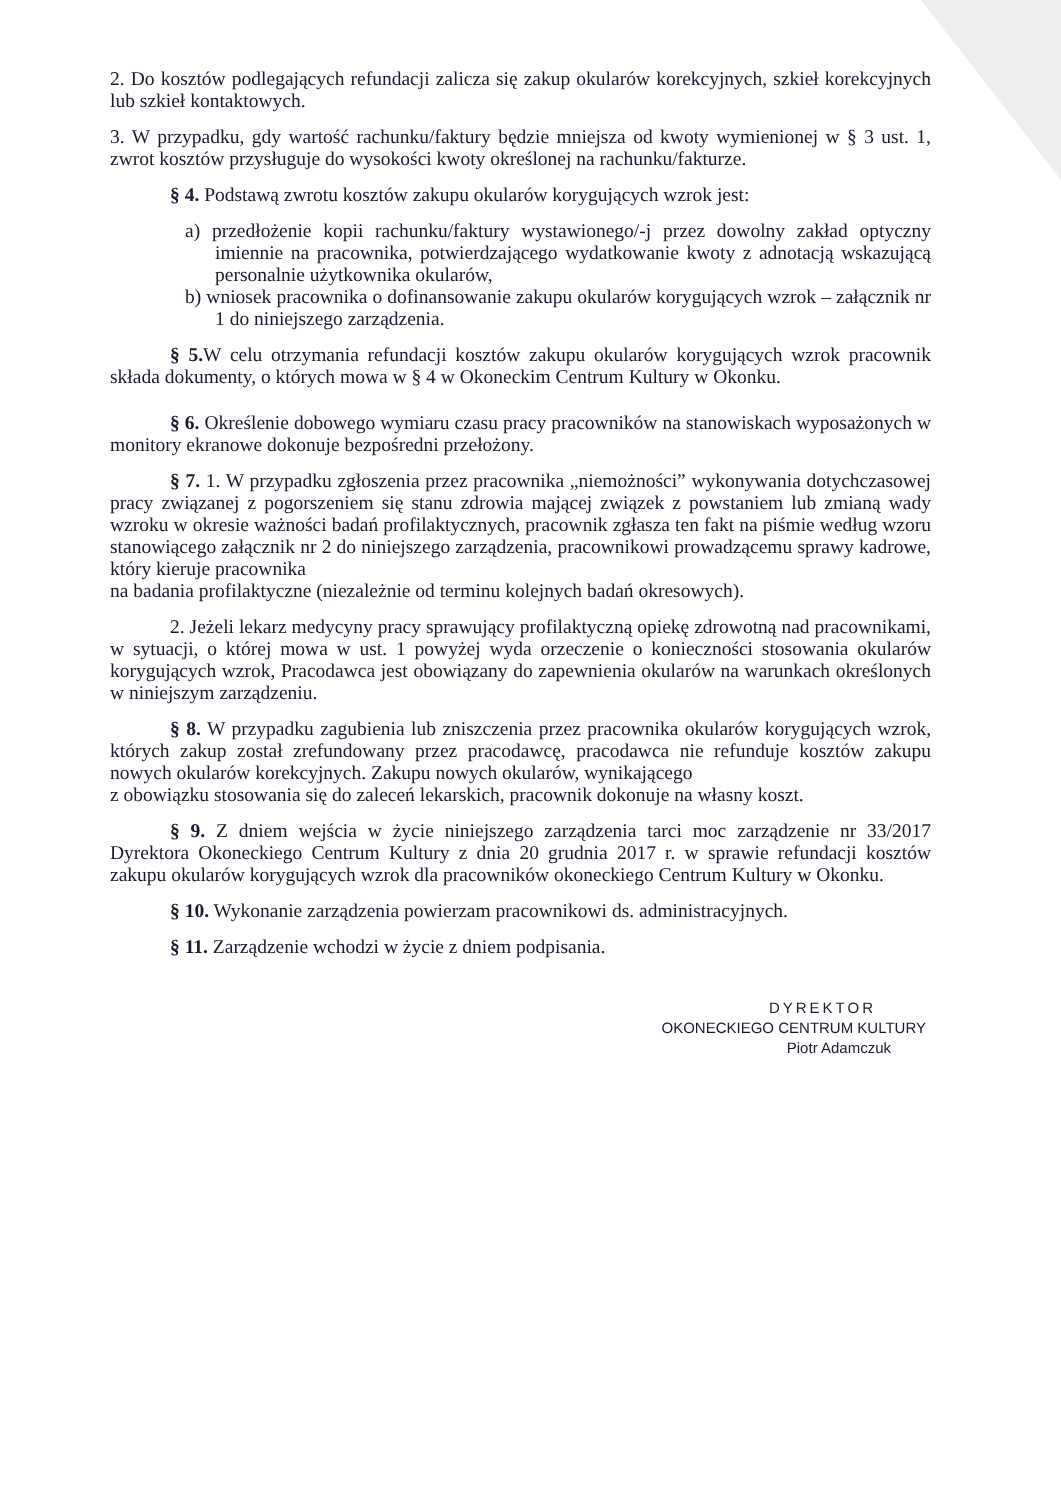2. Do kosztów podlegających refundacji zalicza się zakup okularów korekcyjnych, szkieł korekcyjnych lub szkieł kontaktowych.
3. W przypadku, gdy wartość rachunku/faktury będzie mniejsza od kwoty wymienionej w § 3 ust. 1, zwrot kosztów przysługuje do wysokości kwoty określonej na rachunku/fakturze.
§ 4. Podstawą zwrotu kosztów zakupu okularów korygujących wzrok jest:
a) przedłożenie kopii rachunku/faktury wystawionego/-j przez dowolny zakład optyczny imiennie na pracownika, potwierdzającego wydatkowanie kwoty z adnotacją wskazującą personalnie użytkownika okularów,
b) wniosek pracownika o dofinansowanie zakupu okularów korygujących wzrok – załącznik nr 1 do niniejszego zarządzenia.
§ 5. W celu otrzymania refundacji kosztów zakupu okularów korygujących wzrok pracownik składa dokumenty, o których mowa w § 4 w Okoneckim Centrum Kultury w Okonku.
§ 6. Określenie dobowego wymiaru czasu pracy pracowników na stanowiskach wyposażonych w monitory ekranowe dokonuje bezpośredni przełożony.
§ 7. 1. W przypadku zgłoszenia przez pracownika „niemożności” wykonywania dotychczasowej pracy związanej z pogorszeniem się stanu zdrowia mającej związek z powstaniem lub zmianą wady wzroku w okresie ważności badań profilaktycznych, pracownik zgłasza ten fakt na piśmie według wzoru stanowiącego załącznik nr 2 do niniejszego zarządzenia, pracownikowi prowadzącemu sprawy kadrowe, który kieruje pracownika
na badania profilaktyczne (niezależnie od terminu kolejnych badań okresowych).
2. Jeżeli lekarz medycyny pracy sprawujący profilaktyczną opiekę zdrowotną nad pracownikami, w sytuacji, o której mowa w ust. 1 powyżej wyda orzeczenie o konieczności stosowania okularów korygujących wzrok, Pracodawca jest obowiązany do zapewnienia okularów na warunkach określonych w niniejszym zarządzeniu.
§ 8. W przypadku zagubienia lub zniszczenia przez pracownika okularów korygujących wzrok, których zakup został zrefundowany przez pracodawcę, pracodawca nie refunduje kosztów zakupu nowych okularów korekcyjnych. Zakupu nowych okularów, wynikającego
z obowiązku stosowania się do zaleceń lekarskich, pracownik dokonuje na własny koszt.
§ 9. Z dniem wejścia w życie niniejszego zarządzenia tarci moc zarządzenie nr 33/2017 Dyrektora Okoneckiego Centrum Kultury z dnia 20 grudnia 2017 r. w sprawie refundacji kosztów zakupu okularów korygujących wzrok dla pracowników okoneckiego Centrum Kultury w Okonku.
§ 10. Wykonanie zarządzenia powierzam pracownikowi ds. administracyjnych.
§ 11. Zarządzenie wchodzi w życie z dniem podpisania.
DYREKTOR
OKONECKIEGO CENTRUM KULTURY
Piotr Adamczuk